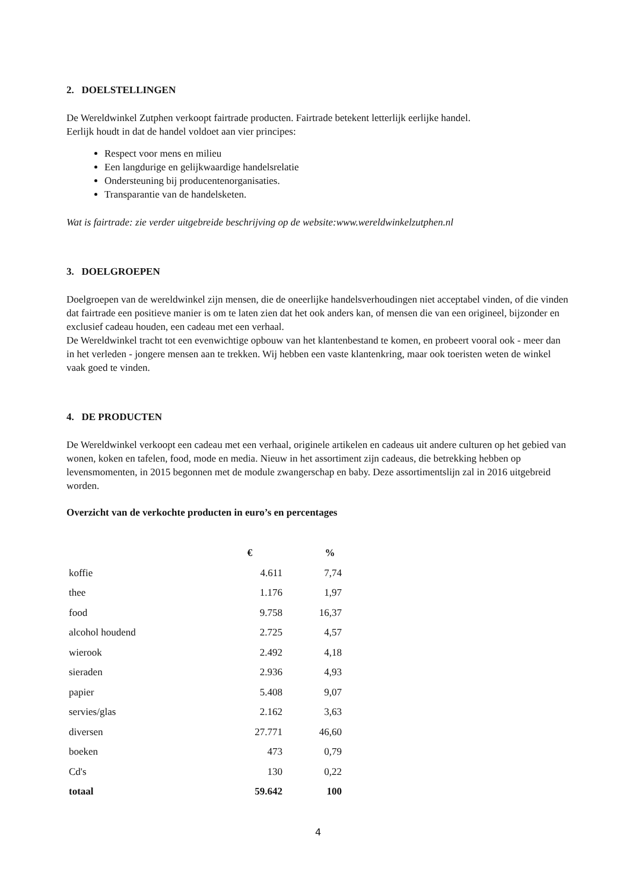2. DOELSTELLINGEN
De Wereldwinkel Zutphen verkoopt fairtrade producten. Fairtrade betekent letterlijk eerlijke handel.
Eerlijk houdt in dat de handel voldoet aan vier principes:
Respect voor mens en milieu
Een langdurige en gelijkwaardige handelsrelatie
Ondersteuning bij producentenorganisaties.
Transparantie van de handelsketen.
Wat is fairtrade: zie verder uitgebreide beschrijving op de website:www.wereldwinkelzutphen.nl
3. DOELGROEPEN
Doelgroepen van de wereldwinkel zijn mensen, die de oneerlijke handelsverhoudingen niet acceptabel vinden, of die vinden dat fairtrade een positieve manier is om te laten zien dat het ook anders kan, of mensen die van een origineel, bijzonder en exclusief cadeau houden, een cadeau met een verhaal.
De Wereldwinkel tracht tot een evenwichtige opbouw van het klantenbestand te komen, en probeert vooral ook - meer dan in het verleden - jongere mensen aan te trekken. Wij hebben een vaste klantenkring, maar ook toeristen weten de winkel vaak goed te vinden.
4. DE PRODUCTEN
De Wereldwinkel verkoopt een cadeau met een verhaal, originele artikelen en cadeaus uit andere culturen op het gebied van wonen, koken en tafelen, food, mode en media. Nieuw in het assortiment zijn cadeaus, die betrekking hebben op levensmomenten, in 2015 begonnen met de module zwangerschap en baby. Deze assortimentslijn zal in 2016 uitgebreid worden.
Overzicht van de verkochte producten in euro’s en percentages
| | € | % |
| --- | --- | --- |
| koffie | 4.611 | 7,74 |
| thee | 1.176 | 1,97 |
| food | 9.758 | 16,37 |
| alcohol houdend | 2.725 | 4,57 |
| wierook | 2.492 | 4,18 |
| sieraden | 2.936 | 4,93 |
| papier | 5.408 | 9,07 |
| servies/glas | 2.162 | 3,63 |
| diversen | 27.771 | 46,60 |
| boeken | 473 | 0,79 |
| Cd's | 130 | 0,22 |
| totaal | 59.642 | 100 |
4